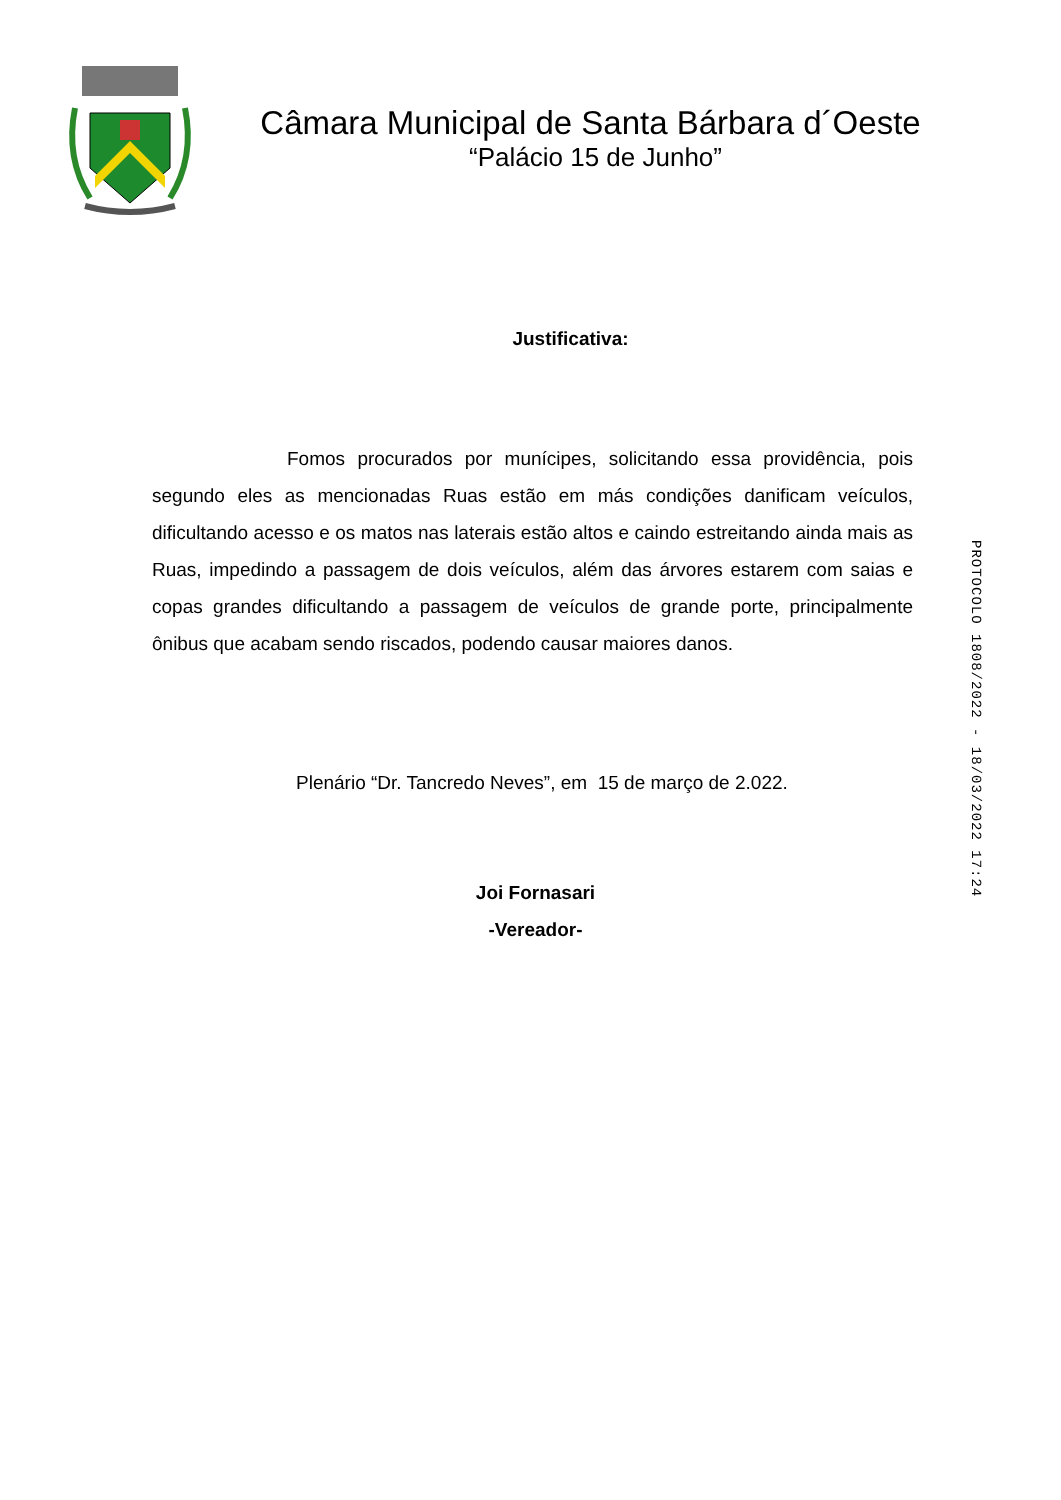Câmara Municipal de Santa Bárbara d´Oeste
“Palácio 15 de Junho”
Justificativa:
Fomos procurados por munícipes, solicitando essa providência, pois segundo eles as mencionadas Ruas estão em más condições danificam veículos, dificultando acesso e os matos nas laterais estão altos e caindo estreitando ainda mais as Ruas, impedindo a passagem de dois veículos, além das árvores estarem com saias e copas grandes dificultando a passagem de veículos de grande porte, principalmente ônibus que acabam sendo riscados, podendo causar maiores danos.
Plenário “Dr. Tancredo Neves”, em 15 de março de 2.022.
Joi Fornasari
-Vereador-
PROTOCOLO 1808/2022 - 18/03/2022 17:24